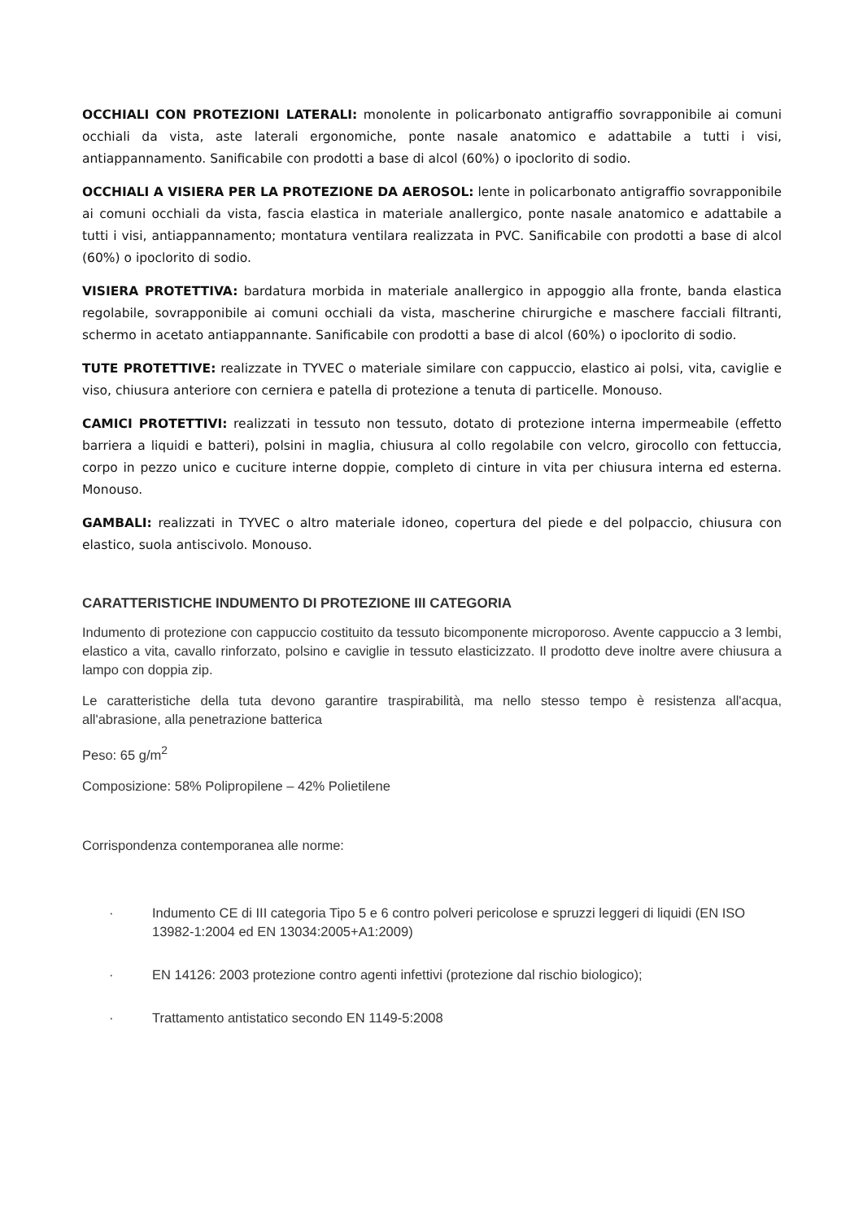OCCHIALI CON PROTEZIONI LATERALI: monolente in policarbonato antigraffio sovrapponibile ai comuni occhiali da vista, aste laterali ergonomiche, ponte nasale anatomico e adattabile a tutti i visi, antiappannamento. Sanificabile con prodotti a base di alcol (60%) o ipoclorito di sodio.
OCCHIALI A VISIERA PER LA PROTEZIONE DA AEROSOL: lente in policarbonato antigraffio sovrapponibile ai comuni occhiali da vista, fascia elastica in materiale anallergico, ponte nasale anatomico e adattabile a tutti i visi, antiappannamento; montatura ventilara realizzata in PVC. Sanificabile con prodotti a base di alcol (60%) o ipoclorito di sodio.
VISIERA PROTETTIVA: bardatura morbida in materiale anallergico in appoggio alla fronte, banda elastica regolabile, sovrapponibile ai comuni occhiali da vista, mascherine chirurgiche e maschere facciali filtranti, schermo in acetato antiappannante. Sanificabile con prodotti a base di alcol (60%) o ipoclorito di sodio.
TUTE PROTETTIVE: realizzate in TYVEC o materiale similare con cappuccio, elastico ai polsi, vita, caviglie e viso, chiusura anteriore con cerniera e patella di protezione a tenuta di particelle. Monouso.
CAMICI PROTETTIVI: realizzati in tessuto non tessuto, dotato di protezione interna impermeabile (effetto barriera a liquidi e batteri), polsini in maglia, chiusura al collo regolabile con velcro, girocollo con fettuccia, corpo in pezzo unico e cuciture interne doppie, completo di cinture in vita per chiusura interna ed esterna. Monouso.
GAMBALI: realizzati in TYVEC o altro materiale idoneo, copertura del piede e del polpaccio, chiusura con elastico, suola antiscivolo. Monouso.
CARATTERISTICHE INDUMENTO DI PROTEZIONE III CATEGORIA
Indumento di protezione con cappuccio costituito da tessuto bicomponente microporoso. Avente cappuccio a 3 lembi, elastico a vita, cavallo rinforzato, polsino e caviglie in tessuto elasticizzato. Il prodotto deve inoltre avere chiusura a lampo con doppia zip.
Le caratteristiche della tuta devono garantire traspirabilità, ma nello stesso tempo è resistenza all'acqua, all'abrasione, alla penetrazione batterica
Peso: 65 g/m<sup>2</sup>
Composizione: 58% Polipropilene – 42% Polietilene
Corrispondenza contemporanea alle norme:
· Indumento CE di III categoria Tipo 5 e 6 contro polveri pericolose e spruzzi leggeri di liquidi (EN ISO 13982-1:2004 ed EN 13034:2005+A1:2009)
· EN 14126: 2003 protezione contro agenti infettivi (protezione dal rischio biologico);
· Trattamento antistatico secondo EN 1149-5:2008